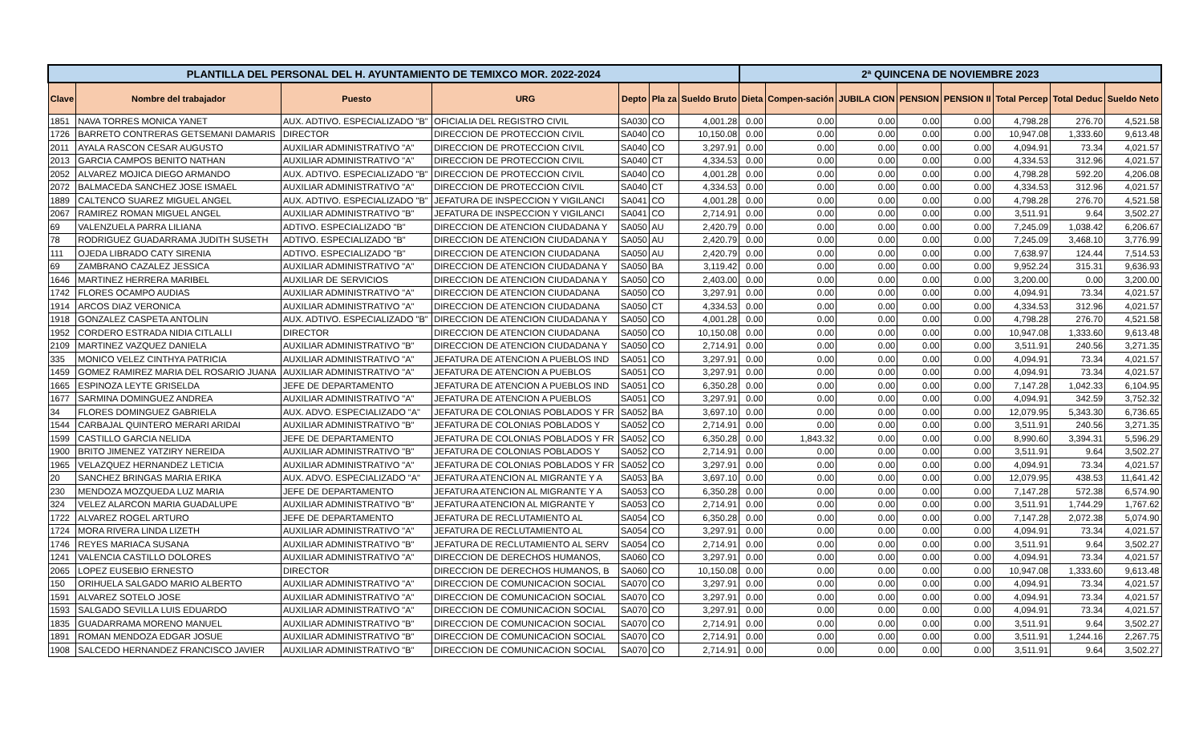| PLANTILLA DEL PERSONAL DEL H. AYUNTAMIENTO DE TEMIXCO MOR. 2022-2024 | | | | | | | 2ª QUINCENA DE NOVIEMBRE 2023 | | | | | | | |
| --- | --- | --- | --- | --- | --- | --- | --- | --- | --- | --- | --- | --- | --- | --- |
| Clave | Nombre del trabajador | Puesto | URG | Depto | Pla za | Sueldo Bruto | Dieta | Compen-sación | JUBILA CION | PENSION | PENSION II | Total Percep | Total Deduc | Sueldo Neto |
| 1851 | NAVA TORRES MONICA YANET | AUX. ADTIVO. ESPECIALIZADO "B" | OFICIALIA DEL REGISTRO CIVIL | SA030 | CO | 4,001.28 | 0.00 | 0.00 | 0.00 | 0.00 | 0.00 | 4,798.28 | 276.70 | 4,521.58 |
| 1726 | BARRETO CONTRERAS GETSEMANI DAMARIS | DIRECTOR | DIRECCION DE PROTECCION CIVIL | SA040 | CO | 10,150.08 | 0.00 | 0.00 | 0.00 | 0.00 | 0.00 | 10,947.08 | 1,333.60 | 9,613.48 |
| 2011 | AYALA RASCON CESAR AUGUSTO | AUXILIAR ADMINISTRATIVO "A" | DIRECCION DE PROTECCION CIVIL | SA040 | CO | 3,297.91 | 0.00 | 0.00 | 0.00 | 0.00 | 0.00 | 4,094.91 | 73.34 | 4,021.57 |
| 2013 | GARCIA CAMPOS BENITO NATHAN | AUXILIAR ADMINISTRATIVO "A" | DIRECCION DE PROTECCION CIVIL | SA040 | CT | 4,334.53 | 0.00 | 0.00 | 0.00 | 0.00 | 0.00 | 4,334.53 | 312.96 | 4,021.57 |
| 2052 | ALVAREZ MOJICA DIEGO ARMANDO | AUX. ADTIVO. ESPECIALIZADO "B" | DIRECCION DE PROTECCION CIVIL | SA040 | CO | 4,001.28 | 0.00 | 0.00 | 0.00 | 0.00 | 0.00 | 4,798.28 | 592.20 | 4,206.08 |
| 2072 | BALMACEDA SANCHEZ JOSE ISMAEL | AUXILIAR ADMINISTRATIVO "A" | DIRECCION DE PROTECCION CIVIL | SA040 | CT | 4,334.53 | 0.00 | 0.00 | 0.00 | 0.00 | 0.00 | 4,334.53 | 312.96 | 4,021.57 |
| 1889 | CALTENCO SUAREZ MIGUEL ANGEL | AUX. ADTIVO. ESPECIALIZADO "B" | JEFATURA DE INSPECCION Y VIGILANCI | SA041 | CO | 4,001.28 | 0.00 | 0.00 | 0.00 | 0.00 | 0.00 | 4,798.28 | 276.70 | 4,521.58 |
| 2067 | RAMIREZ ROMAN MIGUEL ANGEL | AUXILIAR ADMINISTRATIVO "B" | JEFATURA DE INSPECCION Y VIGILANCI | SA041 | CO | 2,714.91 | 0.00 | 0.00 | 0.00 | 0.00 | 0.00 | 3,511.91 | 9.64 | 3,502.27 |
| 69 | VALENZUELA PARRA LILIANA | ADTIVO. ESPECIALIZADO "B" | DIRECCION DE ATENCION CIUDADANA Y | SA050 | AU | 2,420.79 | 0.00 | 0.00 | 0.00 | 0.00 | 0.00 | 7,245.09 | 1,038.42 | 6,206.67 |
| 78 | RODRIGUEZ GUADARRAMA JUDITH SUSETH | ADTIVO. ESPECIALIZADO "B" | DIRECCION DE ATENCION CIUDADANA Y | SA050 | AU | 2,420.79 | 0.00 | 0.00 | 0.00 | 0.00 | 0.00 | 7,245.09 | 3,468.10 | 3,776.99 |
| 111 | OJEDA LIBRADO CATY SIRENIA | ADTIVO. ESPECIALIZADO "B" | DIRECCION DE ATENCION CIUDADANA | SA050 | AU | 2,420.79 | 0.00 | 0.00 | 0.00 | 0.00 | 0.00 | 7,638.97 | 124.44 | 7,514.53 |
| 69 | ZAMBRANO CAZALEZ JESSICA | AUXILIAR ADMINISTRATIVO "A" | DIRECCION DE ATENCION CIUDADANA Y | SA050 | BA | 3,119.42 | 0.00 | 0.00 | 0.00 | 0.00 | 0.00 | 9,952.24 | 315.31 | 9,636.93 |
| 1646 | MARTINEZ HERRERA MARIBEL | AUXILIAR DE SERVICIOS | DIRECCION DE ATENCION CIUDADANA Y | SA050 | CO | 2,403.00 | 0.00 | 0.00 | 0.00 | 0.00 | 0.00 | 3,200.00 | 0.00 | 3,200.00 |
| 1742 | FLORES OCAMPO AUDIAS | AUXILIAR ADMINISTRATIVO "A" | DIRECCION DE ATENCION CIUDADANA | SA050 | CO | 3,297.91 | 0.00 | 0.00 | 0.00 | 0.00 | 0.00 | 4,094.91 | 73.34 | 4,021.57 |
| 1914 | ARCOS DIAZ VERONICA | AUXILIAR ADMINISTRATIVO "A" | DIRECCION DE ATENCION CIUDADANA | SA050 | CT | 4,334.53 | 0.00 | 0.00 | 0.00 | 0.00 | 0.00 | 4,334.53 | 312.96 | 4,021.57 |
| 1918 | GONZALEZ CASPETA ANTOLIN | AUX. ADTIVO. ESPECIALIZADO "B" | DIRECCION DE ATENCION CIUDADANA Y | SA050 | CO | 4,001.28 | 0.00 | 0.00 | 0.00 | 0.00 | 0.00 | 4,798.28 | 276.70 | 4,521.58 |
| 1952 | CORDERO ESTRADA NIDIA CITLALLI | DIRECTOR | DIRECCION DE ATENCION CIUDADANA | SA050 | CO | 10,150.08 | 0.00 | 0.00 | 0.00 | 0.00 | 0.00 | 10,947.08 | 1,333.60 | 9,613.48 |
| 2109 | MARTINEZ VAZQUEZ DANIELA | AUXILIAR ADMINISTRATIVO "B" | DIRECCION DE ATENCION CIUDADANA Y | SA050 | CO | 2,714.91 | 0.00 | 0.00 | 0.00 | 0.00 | 0.00 | 3,511.91 | 240.56 | 3,271.35 |
| 335 | MONICO VELEZ CINTHYA PATRICIA | AUXILIAR ADMINISTRATIVO "A" | JEFATURA DE ATENCION A PUEBLOS IND | SA051 | CO | 3,297.91 | 0.00 | 0.00 | 0.00 | 0.00 | 0.00 | 4,094.91 | 73.34 | 4,021.57 |
| 1459 | GOMEZ RAMIREZ MARIA DEL ROSARIO JUANA | AUXILIAR ADMINISTRATIVO "A" | JEFATURA DE ATENCION A PUEBLOS | SA051 | CO | 3,297.91 | 0.00 | 0.00 | 0.00 | 0.00 | 0.00 | 4,094.91 | 73.34 | 4,021.57 |
| 1665 | ESPINOZA LEYTE GRISELDA | JEFE DE DEPARTAMENTO | JEFATURA DE ATENCION A PUEBLOS IND | SA051 | CO | 6,350.28 | 0.00 | 0.00 | 0.00 | 0.00 | 0.00 | 7,147.28 | 1,042.33 | 6,104.95 |
| 1677 | SARMINA DOMINGUEZ ANDREA | AUXILIAR ADMINISTRATIVO "A" | JEFATURA DE ATENCION A PUEBLOS | SA051 | CO | 3,297.91 | 0.00 | 0.00 | 0.00 | 0.00 | 0.00 | 4,094.91 | 342.59 | 3,752.32 |
| 34 | FLORES DOMINGUEZ GABRIELA | AUX. ADVO. ESPECIALIZADO "A" | JEFATURA DE COLONIAS POBLADOS Y FR | SA052 | BA | 3,697.10 | 0.00 | 0.00 | 0.00 | 0.00 | 0.00 | 12,079.95 | 5,343.30 | 6,736.65 |
| 1544 | CARBAJAL QUINTERO MERARI ARIDAI | AUXILIAR ADMINISTRATIVO "B" | JEFATURA DE COLONIAS POBLADOS Y | SA052 | CO | 2,714.91 | 0.00 | 0.00 | 0.00 | 0.00 | 0.00 | 3,511.91 | 240.56 | 3,271.35 |
| 1599 | CASTILLO GARCIA NELIDA | JEFE DE DEPARTAMENTO | JEFATURA DE COLONIAS POBLADOS Y FR | SA052 | CO | 6,350.28 | 0.00 | 1,843.32 | 0.00 | 0.00 | 0.00 | 8,990.60 | 3,394.31 | 5,596.29 |
| 1900 | BRITO JIMENEZ YATZIRY NEREIDA | AUXILIAR ADMINISTRATIVO "B" | JEFATURA DE COLONIAS POBLADOS Y | SA052 | CO | 2,714.91 | 0.00 | 0.00 | 0.00 | 0.00 | 0.00 | 3,511.91 | 9.64 | 3,502.27 |
| 1965 | VELAZQUEZ HERNANDEZ LETICIA | AUXILIAR ADMINISTRATIVO "A" | JEFATURA DE COLONIAS POBLADOS Y FR | SA052 | CO | 3,297.91 | 0.00 | 0.00 | 0.00 | 0.00 | 0.00 | 4,094.91 | 73.34 | 4,021.57 |
| 20 | SANCHEZ BRINGAS MARIA ERIKA | AUX. ADVO. ESPECIALIZADO "A" | JEFATURA ATENCION AL MIGRANTE Y A | SA053 | BA | 3,697.10 | 0.00 | 0.00 | 0.00 | 0.00 | 0.00 | 12,079.95 | 438.53 | 11,641.42 |
| 230 | MENDOZA MOZQUEDA LUZ MARIA | JEFE DE DEPARTAMENTO | JEFATURA ATENCION AL MIGRANTE Y A | SA053 | CO | 6,350.28 | 0.00 | 0.00 | 0.00 | 0.00 | 0.00 | 7,147.28 | 572.38 | 6,574.90 |
| 324 | VELEZ ALARCON MARIA GUADALUPE | AUXILIAR ADMINISTRATIVO "B" | JEFATURA ATENCION AL MIGRANTE Y | SA053 | CO | 2,714.91 | 0.00 | 0.00 | 0.00 | 0.00 | 0.00 | 3,511.91 | 1,744.29 | 1,767.62 |
| 1722 | ALVAREZ ROGEL ARTURO | JEFE DE DEPARTAMENTO | JEFATURA DE RECLUTAMIENTO AL | SA054 | CO | 6,350.28 | 0.00 | 0.00 | 0.00 | 0.00 | 0.00 | 7,147.28 | 2,072.38 | 5,074.90 |
| 1724 | MORA RIVERA LINDA LIZETH | AUXILIAR ADMINISTRATIVO "A" | JEFATURA DE RECLUTAMIENTO AL | SA054 | CO | 3,297.91 | 0.00 | 0.00 | 0.00 | 0.00 | 0.00 | 4,094.91 | 73.34 | 4,021.57 |
| 1746 | REYES MARIACA SUSANA | AUXILIAR ADMINISTRATIVO "B" | JEFATURA DE RECLUTAMIENTO AL SERV | SA054 | CO | 2,714.91 | 0.00 | 0.00 | 0.00 | 0.00 | 0.00 | 3,511.91 | 9.64 | 3,502.27 |
| 1241 | VALENCIA CASTILLO DOLORES | AUXILIAR ADMINISTRATIVO "A" | DIRECCION DE DERECHOS HUMANOS, | SA060 | CO | 3,297.91 | 0.00 | 0.00 | 0.00 | 0.00 | 0.00 | 4,094.91 | 73.34 | 4,021.57 |
| 2065 | LOPEZ EUSEBIO ERNESTO | DIRECTOR | DIRECCION DE DERECHOS HUMANOS, B | SA060 | CO | 10,150.08 | 0.00 | 0.00 | 0.00 | 0.00 | 0.00 | 10,947.08 | 1,333.60 | 9,613.48 |
| 150 | ORIHUELA SALGADO MARIO ALBERTO | AUXILIAR ADMINISTRATIVO "A" | DIRECCION DE COMUNICACION SOCIAL | SA070 | CO | 3,297.91 | 0.00 | 0.00 | 0.00 | 0.00 | 0.00 | 4,094.91 | 73.34 | 4,021.57 |
| 1591 | ALVAREZ SOTELO JOSE | AUXILIAR ADMINISTRATIVO "A" | DIRECCION DE COMUNICACION SOCIAL | SA070 | CO | 3,297.91 | 0.00 | 0.00 | 0.00 | 0.00 | 0.00 | 4,094.91 | 73.34 | 4,021.57 |
| 1593 | SALGADO SEVILLA LUIS EDUARDO | AUXILIAR ADMINISTRATIVO "A" | DIRECCION DE COMUNICACION SOCIAL | SA070 | CO | 3,297.91 | 0.00 | 0.00 | 0.00 | 0.00 | 0.00 | 4,094.91 | 73.34 | 4,021.57 |
| 1835 | GUADARRAMA MORENO MANUEL | AUXILIAR ADMINISTRATIVO "B" | DIRECCION DE COMUNICACION SOCIAL | SA070 | CO | 2,714.91 | 0.00 | 0.00 | 0.00 | 0.00 | 0.00 | 3,511.91 | 9.64 | 3,502.27 |
| 1891 | ROMAN MENDOZA EDGAR JOSUE | AUXILIAR ADMINISTRATIVO "B" | DIRECCION DE COMUNICACION SOCIAL | SA070 | CO | 2,714.91 | 0.00 | 0.00 | 0.00 | 0.00 | 0.00 | 3,511.91 | 1,244.16 | 2,267.75 |
| 1908 | SALCEDO HERNANDEZ FRANCISCO JAVIER | AUXILIAR ADMINISTRATIVO "B" | DIRECCION DE COMUNICACION SOCIAL | SA070 | CO | 2,714.91 | 0.00 | 0.00 | 0.00 | 0.00 | 0.00 | 3,511.91 | 9.64 | 3,502.27 |